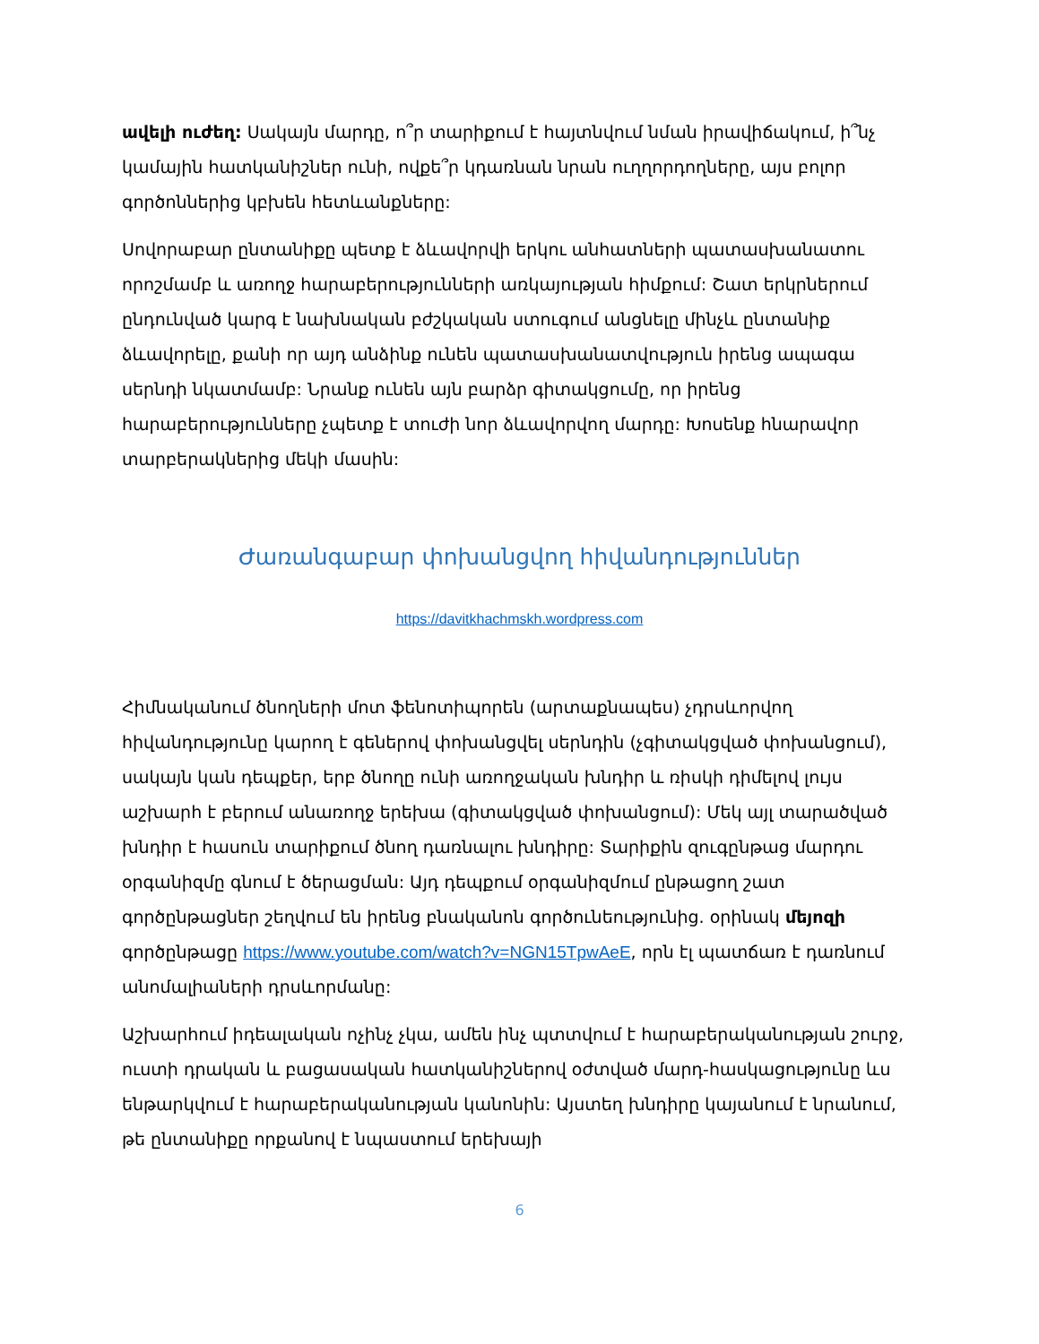ավելի ուժեղ: Սակայն մարդը, ո՞ր տարիքում է հայտնվում նման իրավիճակում, ի՞նչ կամային հատկանիշներ ունի, ովքե՞ր կդառնան նրան ուղղորդողները, այս բոլոր գործոններից կբխեն հետևանքները:
Սովորաբար ընտանիքը պետք է ձևավորվի երկու անհատների պատասխանատու որոշմամբ և առողջ հարաբերությունների առկայության հիմքում: Շատ երկրներում ընդունված կարգ է նախնական բժշկական ստուգում անցնելը մինչև ընտանիք ձևավորելը, քանի որ այդ անձինք ունեն պատասխանատվություն իրենց ապագա սերնդի նկատմամբ: Նրանք ունեն այն բարձր գիտակցումը, որ իրենց հարաբերությունները չպետք է տուժի նոր ձևավորվող մարդը: Խոսենք հնարավոր տարբերակներից մեկի մասին:
Ժառանգաբար փոխանցվող հիվանդություններ
https://davitkhachmskh.wordpress.com
Հիմնականում ծնողների մոտ ֆենոտիպորեն (արտաքնապես) չդրսևորվող հիվանդությունը կարող է գեներով փոխանցվել սերնդին (չգիտակցված փոխանցում), սակայն կան դեպքեր, երբ ծնողը ունի առողջական խնդիր և ռիսկի դիմելով լույս աշխարհ է բերում անառողջ երեխա (գիտակցված փոխանցում): Մեկ այլ տարածված խնդիր է հասուն տարիքում ծնող դառնալու խնդիրը: Տարիքին զուգընթաց մարդու օրգանիզմը գնում է ծերացման: Այդ դեպքում օրգանիզմում ընթացող շատ գործընթացներ շեղվում են իրենց բնականոն գործունեությունից. օրինակ մեյոզի գործընթացը https://www.youtube.com/watch?v=NGN15TpwAeE, որն էլ պատճառ է դառնում անոմալիաների դրսևորմանը:
Աշխարհում իդեալական ոչինչ չկա, ամեն ինչ պտտվում է հարաբերականության շուրջ, ուստի դրական և բացասական հատկանիշներով օժտված մարդ-հասկացությունը ևս ենթարկվում է հարաբերականության կանոնին: Այստեղ խնդիրը կայանում է նրանում, թե ընտանիքը որքանով է նպաստում երեխայի
6